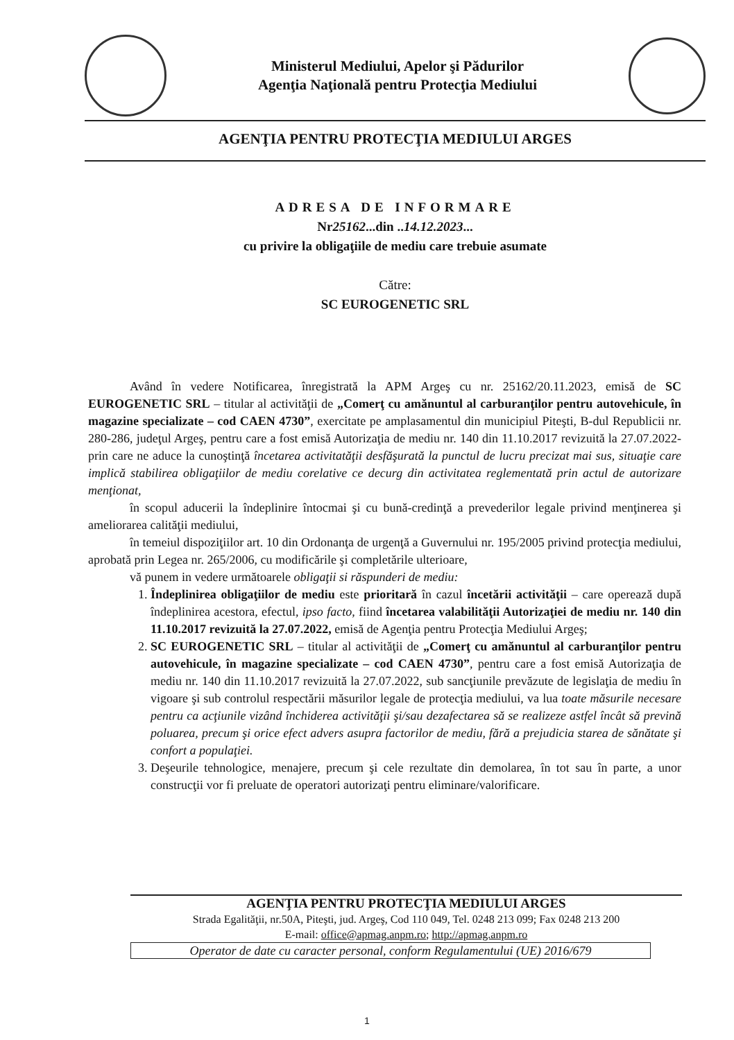Ministerul Mediului, Apelor şi Pădurilor
Agenţia Naţională pentru Protecţia Mediului
AGENŢIA PENTRU PROTECŢIA MEDIULUI ARGES
ADRESA DE INFORMARE
Nr25162...din ..14.12.2023...
cu privire la obligaţiile de mediu care trebuie asumate
Către:
SC EUROGENETIC SRL
Având în vedere Notificarea, înregistrată la APM Argeş cu nr. 25162/20.11.2023, emisă de SC EUROGENETIC SRL – titular al activităţii de „Comerţ cu amănuntul al carburanţilor pentru autovehicule, în magazine specializate – cod CAEN 4730”, exercitate pe amplasamentul din municipiul Piteşti, B-dul Republicii nr. 280-286, judeţul Argeş, pentru care a fost emisă Autorizaţia de mediu nr. 140 din 11.10.2017 revizuită la 27.07.2022- prin care ne aduce la cunoştinţă încetarea activitatăţii desfăşurată la punctul de lucru precizat mai sus, situaţie care implică stabilirea obligaţiilor de mediu corelative ce decurg din activitatea reglementată prin actul de autorizare menţionat,
în scopul aducerii la îndeplinire întocmai şi cu bună-credinţă a prevederilor legale privind menţinerea şi ameliorarea calităţii mediului,
în temeiul dispoziţiilor art. 10 din Ordonanţa de urgenţă a Guvernului nr. 195/2005 privind protecţia mediului, aprobată prin Legea nr. 265/2006, cu modificările şi completările ulterioare,
vă punem in vedere următoarele obligaţii si răspunderi de mediu:
1. Îndeplinirea obligaţiilor de mediu este prioritară în cazul încetării activităţii – care operează după îndeplinirea acestora, efectul, ipso facto, fiind încetarea valabilităţii Autorizaţiei de mediu nr. 140 din 11.10.2017 revizuită la 27.07.2022, emisă de Agenţia pentru Protecţia Mediului Argeş;
2. SC EUROGENETIC SRL – titular al activităţii de „Comerţ cu amănuntul al carburanţilor pentru autovehicule, în magazine specializate – cod CAEN 4730”, pentru care a fost emisă Autorizaţia de mediu nr. 140 din 11.10.2017 revizuită la 27.07.2022, sub sancţiunile prevăzute de legislaţia de mediu în vigoare şi sub controlul respectării măsurilor legale de protecţia mediului, va lua toate măsurile necesare pentru ca acţiunile vizând închiderea activităţii şi/sau dezafectarea să se realizeze astfel încât să prevină poluarea, precum şi orice efect advers asupra factorilor de mediu, fără a prejudicia starea de sănătate şi confort a populaţiei.
3. Deşeurile tehnologice, menajere, precum şi cele rezultate din demolarea, în tot sau în parte, a unor construcţii vor fi preluate de operatori autorizaţi pentru eliminare/valorificare.
AGENŢIA PENTRU PROTECŢIA MEDIULUI ARGES
Strada Egalităţii, nr.50A, Piteşti, jud. Argeş, Cod 110 049, Tel. 0248 213 099; Fax 0248 213 200
E-mail: office@apmag.anpm.ro; http://apmag.anpm.ro
Operator de date cu caracter personal, conform Regulamentului (UE) 2016/679
1